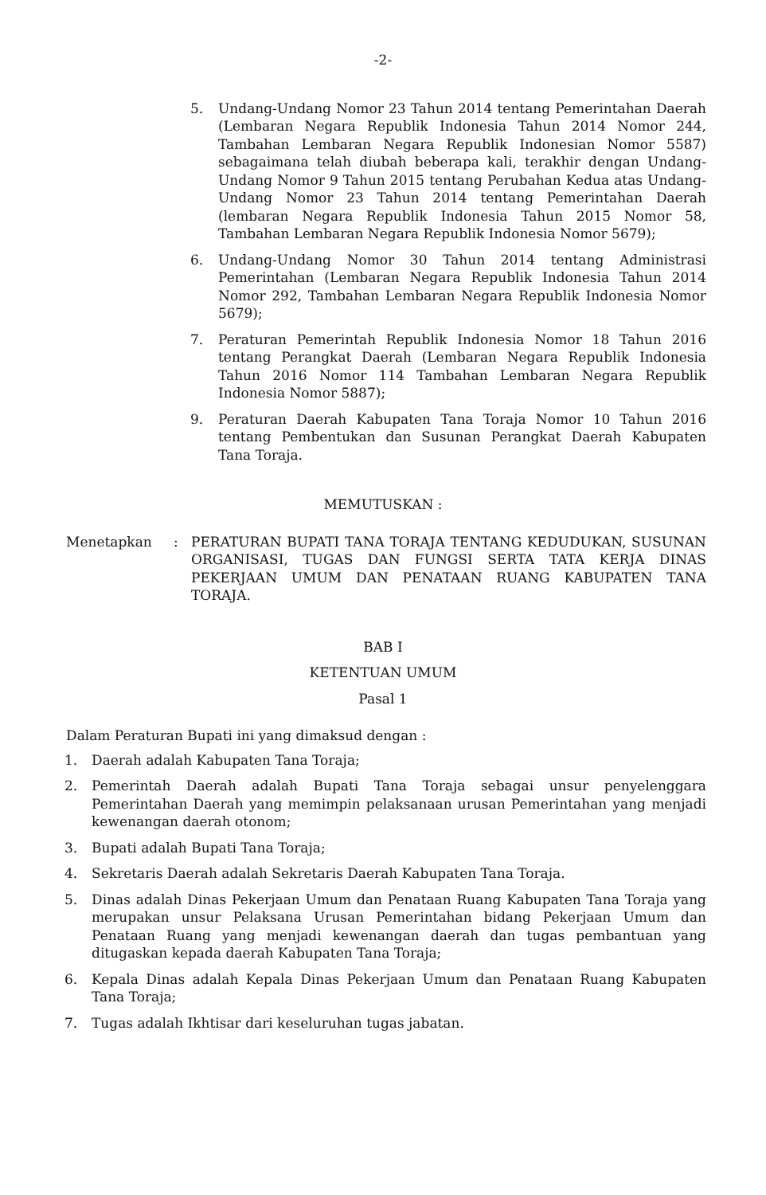-2-
5. Undang-Undang Nomor 23 Tahun 2014 tentang Pemerintahan Daerah (Lembaran Negara Republik Indonesia Tahun 2014 Nomor 244, Tambahan Lembaran Negara Republik Indonesian Nomor 5587) sebagaimana telah diubah beberapa kali, terakhir dengan Undang-Undang Nomor 9 Tahun 2015 tentang Perubahan Kedua atas Undang-Undang Nomor 23 Tahun 2014 tentang Pemerintahan Daerah (lembaran Negara Republik Indonesia Tahun 2015 Nomor 58, Tambahan Lembaran Negara Republik Indonesia Nomor 5679);
6. Undang-Undang Nomor 30 Tahun 2014 tentang Administrasi Pemerintahan (Lembaran Negara Republik Indonesia Tahun 2014 Nomor 292, Tambahan Lembaran Negara Republik Indonesia Nomor 5679);
7. Peraturan Pemerintah Republik Indonesia Nomor 18 Tahun 2016 tentang Perangkat Daerah (Lembaran Negara Republik Indonesia Tahun 2016 Nomor 114 Tambahan Lembaran Negara Republik Indonesia Nomor 5887);
9. Peraturan Daerah Kabupaten Tana Toraja Nomor 10 Tahun 2016 tentang Pembentukan dan Susunan Perangkat Daerah Kabupaten Tana Toraja.
MEMUTUSKAN :
Menetapkan: PERATURAN BUPATI TANA TORAJA TENTANG KEDUDUKAN, SUSUNAN ORGANISASI, TUGAS DAN FUNGSI SERTA TATA KERJA DINAS PEKERJAAN UMUM DAN PENATAAN RUANG KABUPATEN TANA TORAJA.
BAB I
KETENTUAN UMUM
Pasal 1
Dalam Peraturan Bupati ini yang dimaksud dengan :
1. Daerah adalah Kabupaten Tana Toraja;
2. Pemerintah Daerah adalah Bupati Tana Toraja sebagai unsur penyelenggara Pemerintahan Daerah yang memimpin pelaksanaan urusan Pemerintahan yang menjadi kewenangan daerah otonom;
3. Bupati adalah Bupati Tana Toraja;
4. Sekretaris Daerah adalah Sekretaris Daerah Kabupaten Tana Toraja.
5. Dinas adalah Dinas Pekerjaan Umum dan Penataan Ruang Kabupaten Tana Toraja yang merupakan unsur Pelaksana Urusan Pemerintahan bidang Pekerjaan Umum dan Penataan Ruang yang menjadi kewenangan daerah dan tugas pembantuan yang ditugaskan kepada daerah Kabupaten Tana Toraja;
6. Kepala Dinas adalah Kepala Dinas Pekerjaan Umum dan Penataan Ruang Kabupaten Tana Toraja;
7. Tugas adalah Ikhtisar dari keseluruhan tugas jabatan.